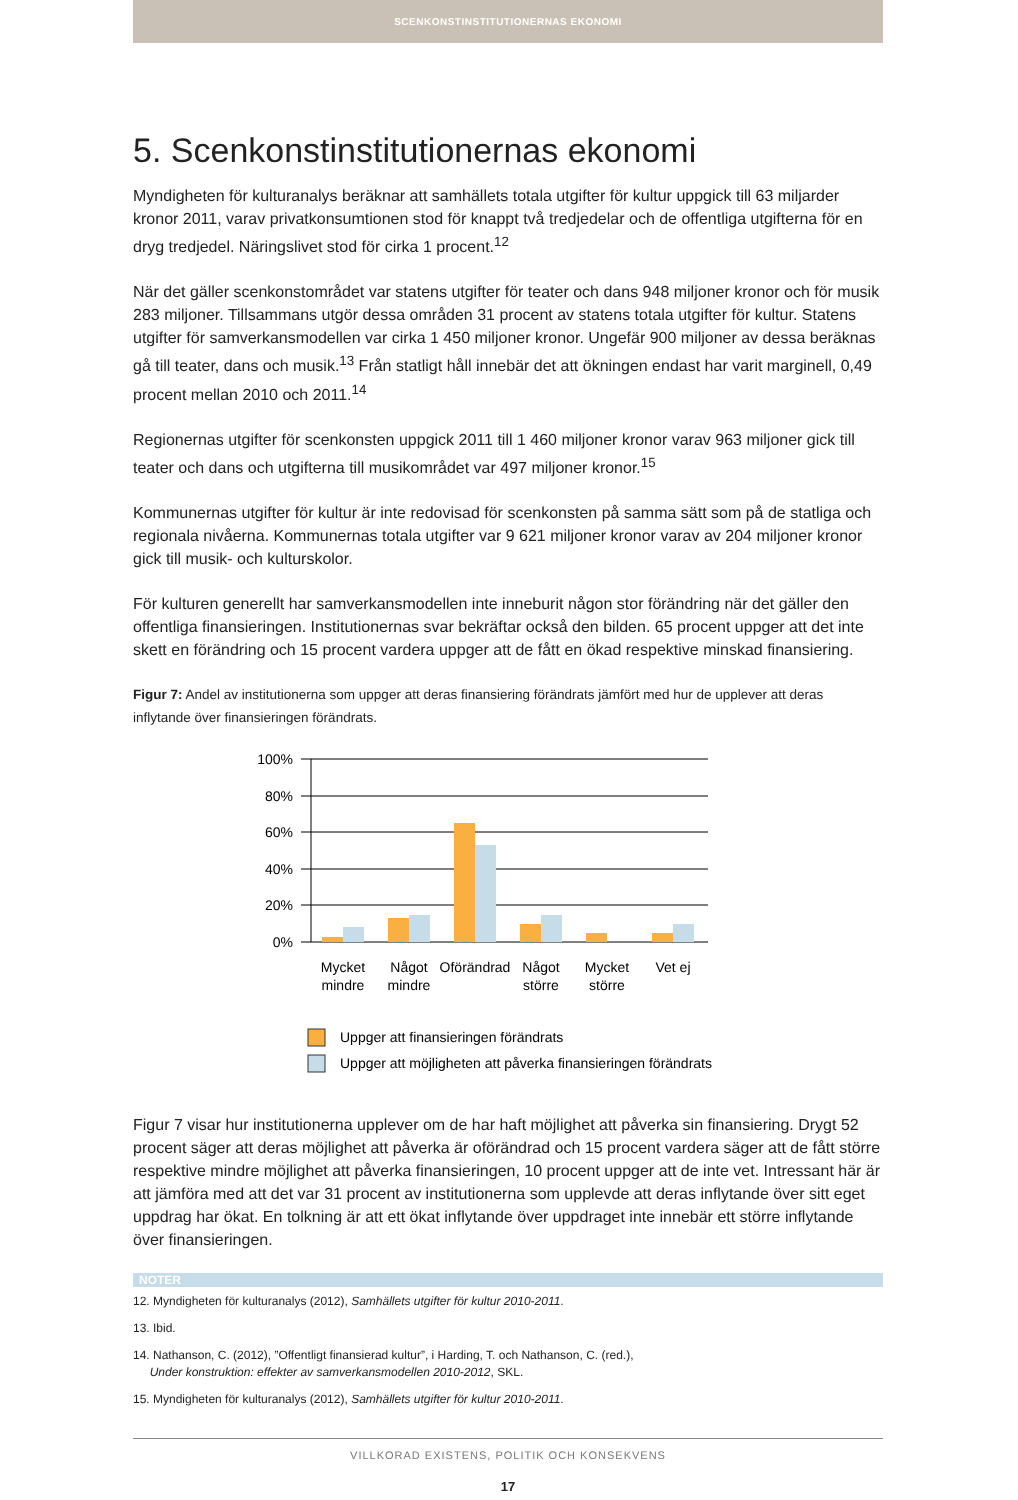SCENKONSTINSTITUTIONERNAS EKONOMI
5. Scenkonstinstitutionernas ekonomi
Myndigheten för kulturanalys beräknar att samhällets totala utgifter för kultur uppgick till 63 miljarder kronor 2011, varav privatkonsumtionen stod för knappt två tredjedelar och de offentliga utgifterna för en dryg tredjedel. Näringslivet stod för cirka 1 procent.<sup>12</sup>
När det gäller scenkonstområdet var statens utgifter för teater och dans 948 miljoner kronor och för musik 283 miljoner. Tillsammans utgör dessa områden 31 procent av statens totala utgifter för kultur. Statens utgifter för samverkansmodellen var cirka 1 450 miljoner kronor. Ungefär 900 miljoner av dessa beräknas gå till teater, dans och musik.<sup>13</sup> Från statligt håll innebär det att ökningen endast har varit marginell, 0,49 procent mellan 2010 och 2011.<sup>14</sup>
Regionernas utgifter för scenkonsten uppgick 2011 till 1 460 miljoner kronor varav 963 miljoner gick till teater och dans och utgifterna till musikområdet var 497 miljoner kronor.<sup>15</sup>
Kommunernas utgifter för kultur är inte redovisad för scenkonsten på samma sätt som på de statliga och regionala nivåerna. Kommunernas totala utgifter var 9 621 miljoner kronor varav av 204 miljoner kronor gick till musik- och kulturskolor.
För kulturen generellt har samverkansmodellen inte inneburit någon stor förändring när det gäller den offentliga finansieringen. Institutionernas svar bekräftar också den bilden. 65 procent uppger att det inte skett en förändring och 15 procent vardera uppger att de fått en ökad respektive minskad finansiering.
Figur 7: Andel av institutionerna som uppger att deras finansiering förändrats jämfört med hur de upplever att deras inflytande över finansieringen förändrats.
100%
80%
60%
40%
20%
0%
Mycket
mindre
Något
mindre
Oförändrad
Något
större
Mycket
större
Vet ej
Uppger att finansieringen förändrats
Uppger att möjligheten att påverka finansieringen förändrats
Figur 7 visar hur institutionerna upplever om de har haft möjlighet att påverka sin finansiering. Drygt 52 procent säger att deras möjlighet att påverka är oförändrad och 15 procent vardera säger att de fått större respektive mindre möjlighet att påverka finansieringen, 10 procent uppger att de inte vet. Intressant här är att jämföra med att det var 31 procent av institutionerna som upplevde att deras inflytande över sitt eget uppdrag har ökat. En tolkning är att ett ökat inflytande över uppdraget inte innebär ett större inflytande över finansieringen.
NOTER
12. Myndigheten för kulturanalys (2012), Samhällets utgifter för kultur 2010-2011.
13. Ibid.
14. Nathanson, C. (2012), ”Offentligt finansierad kultur”, i Harding, T. och Nathanson, C. (red.),
Under konstruktion: effekter av samverkansmodellen 2010-2012, SKL.
15. Myndigheten för kulturanalys (2012), Samhällets utgifter för kultur 2010-2011.
VILLKORAD EXISTENS, POLITIK OCH KONSEKVENS
17